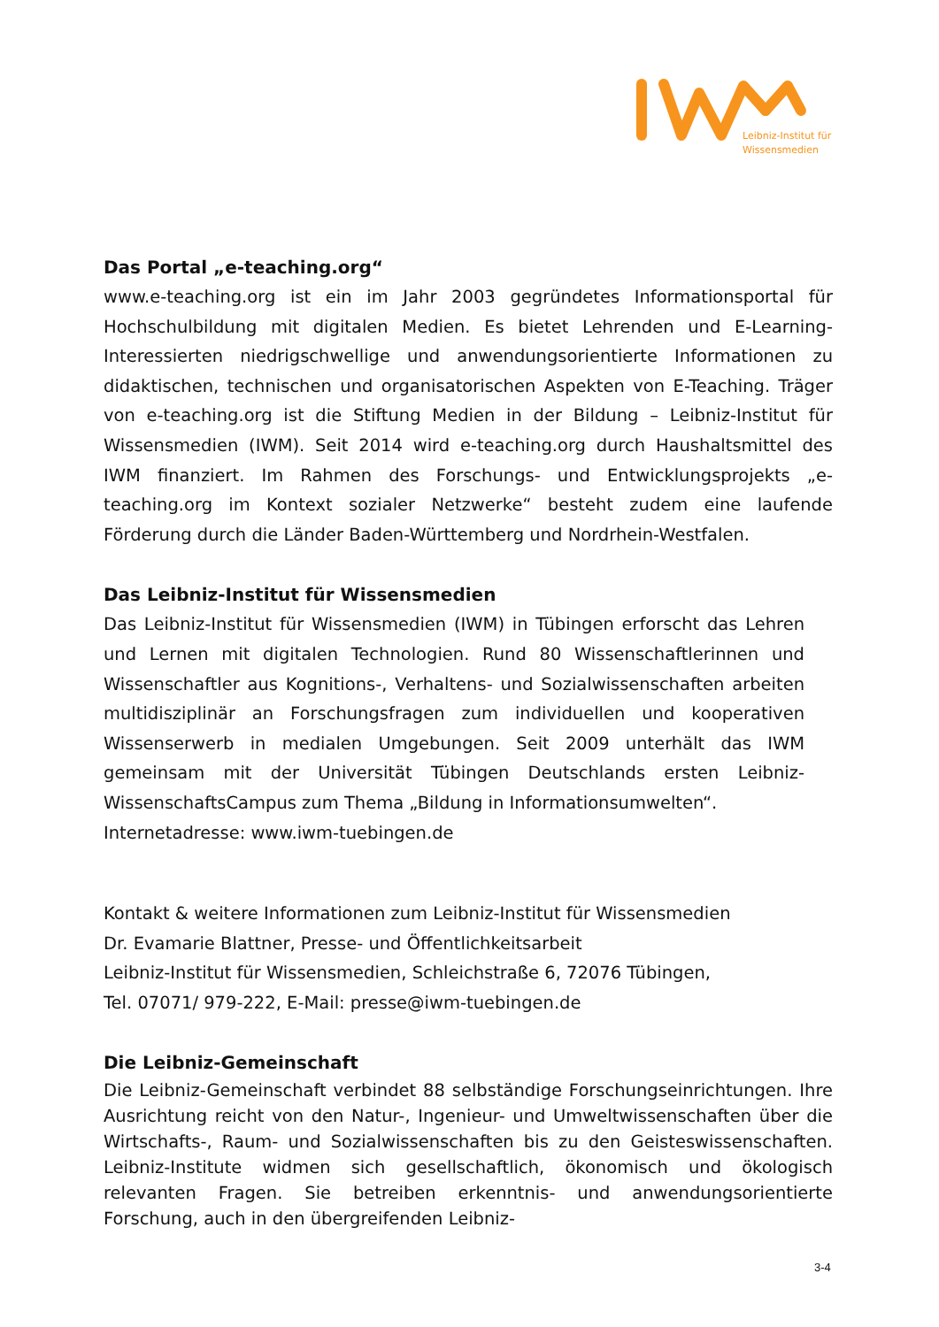Leibniz-Institut für
Wissensmedien
Das Portal „e-teaching.org“
www.e-teaching.org ist ein im Jahr 2003 gegründetes Informationsportal für Hochschulbildung mit digitalen Medien. Es bietet Lehrenden und E-Learning-Interessierten niedrigschwellige und anwendungsorientierte Informationen zu didaktischen, technischen und organisatorischen Aspekten von E-Teaching. Träger von e-teaching.org ist die Stiftung Medien in der Bildung – Leibniz-Institut für Wissensmedien (IWM). Seit 2014 wird e-teaching.org durch Haushaltsmittel des IWM finanziert. Im Rahmen des Forschungs- und Entwicklungsprojekts „e-teaching.org im Kontext sozialer Netzwerke“ besteht zudem eine laufende Förderung durch die Länder Baden-Württemberg und Nordrhein-Westfalen.
Das Leibniz-Institut für Wissensmedien
Das Leibniz-Institut für Wissensmedien (IWM) in Tübingen erforscht das Lehren und Lernen mit digitalen Technologien. Rund 80 Wissenschaftlerinnen und Wissenschaftler aus Kognitions-, Verhaltens- und Sozialwissenschaften arbeiten multidisziplinär an Forschungsfragen zum individuellen und kooperativen Wissenserwerb in medialen Umgebungen. Seit 2009 unterhält das IWM gemeinsam mit der Universität Tübingen Deutschlands ersten Leibniz-WissenschaftsCampus zum Thema „Bildung in Informationsumwelten“.
Internetadresse: www.iwm-tuebingen.de
Kontakt & weitere Informationen zum Leibniz-Institut für Wissensmedien
Dr. Evamarie Blattner, Presse- und Öffentlichkeitsarbeit
Leibniz-Institut für Wissensmedien, Schleichstraße 6, 72076 Tübingen,
Tel. 07071/ 979-222, E-Mail: presse@iwm-tuebingen.de
Die Leibniz-Gemeinschaft
Die Leibniz-Gemeinschaft verbindet 88 selbständige Forschungseinrichtungen. Ihre Ausrichtung reicht von den Natur-, Ingenieur- und Umweltwissenschaften über die Wirtschafts-, Raum- und Sozialwissenschaften bis zu den Geisteswissenschaften. Leibniz-Institute widmen sich gesellschaftlich, ökonomisch und ökologisch relevanten Fragen. Sie betreiben erkenntnis- und anwendungsorientierte Forschung, auch in den übergreifenden Leibniz-
3-4